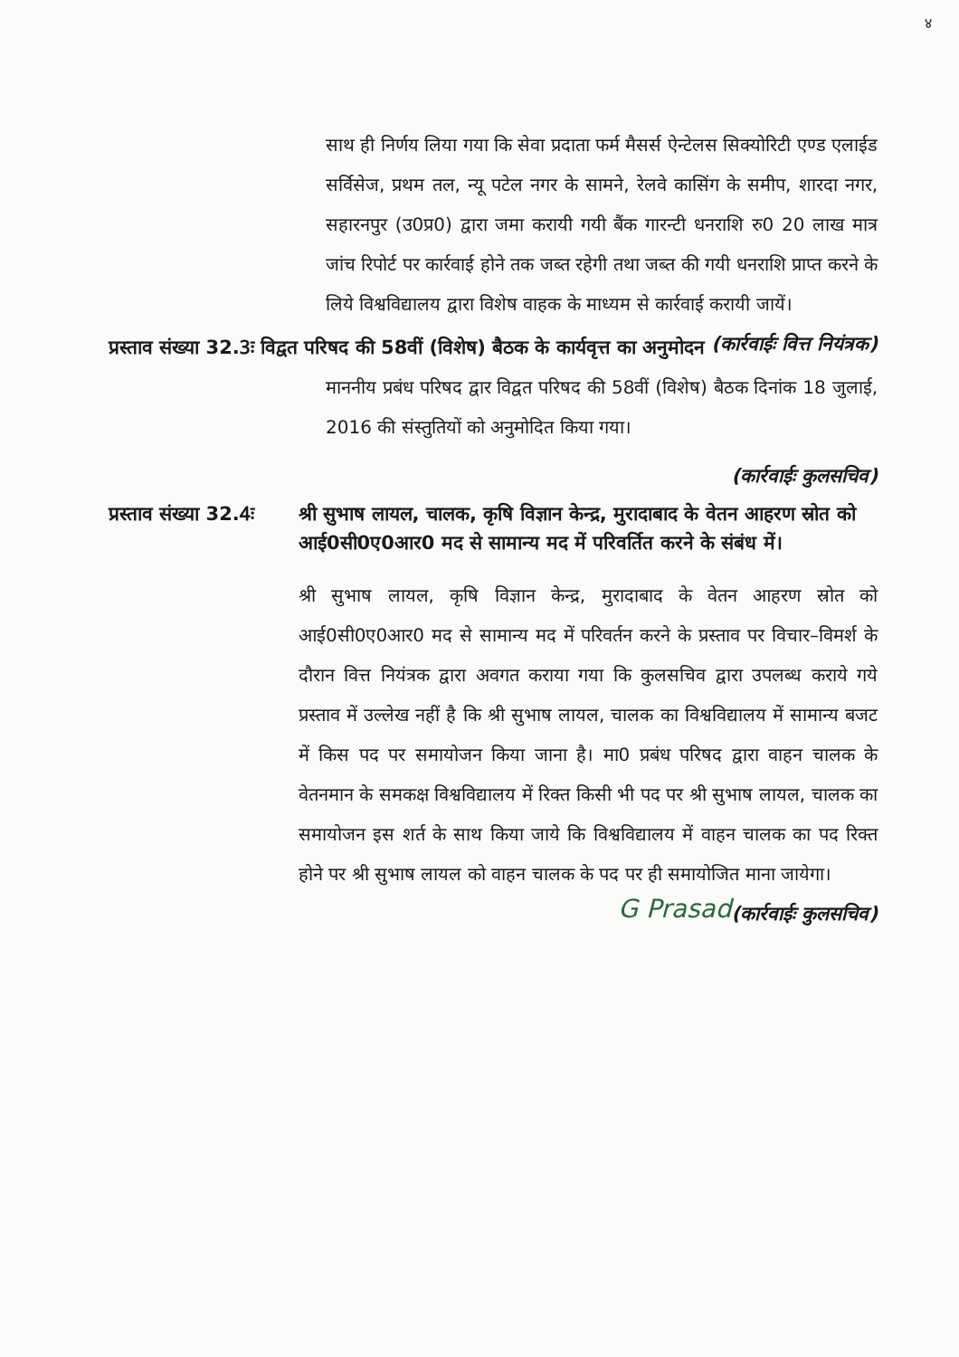४
साथ ही निर्णय लिया गया कि सेवा प्रदाता फर्म मैसर्स ऐन्टेलस सिक्योरिटी एण्ड एलाईड सर्विसेज, प्रथम तल, न्यू पटेल नगर के सामने, रेलवे कासिंग के समीप, शारदा नगर, सहारनपुर (उ0प्र0) द्वारा जमा करायी गयी बैंक गारन्टी धनराशि रु0 20 लाख मात्र जांच रिपोर्ट पर कार्रवाई होने तक जब्त रहेगी तथा जब्त की गयी धनराशि प्राप्त करने के लिये विश्वविद्यालय द्वारा विशेष वाहक के माध्यम से कार्रवाई करायी जायें। (कार्रवाईः वित्त नियंत्रक)
प्रस्ताव संख्या 32.3ः विद्वत परिषद की 58वीं (विशेष) बैठक के कार्यवृत्त का अनुमोदन
माननीय प्रबंध परिषद द्वार विद्वत परिषद की 58वीं (विशेष) बैठक दिनांक 18 जुलाई, 2016 की संस्तुतियों को अनुमोदित किया गया।
(कार्रवाईः कुलसचिव)
प्रस्ताव संख्या 32.4ः
श्री सुभाष लायल, चालक, कृषि विज्ञान केन्द्र, मुरादाबाद के वेतन आहरण स्रोत को आई0सी0ए0आर0 मद से सामान्य मद में परिवर्तित करने के संबंध में।
श्री सुभाष लायल, कृषि विज्ञान केन्द्र, मुरादाबाद के वेतन आहरण स्रोत को आई0सी0ए0आर0 मद से सामान्य मद में परिवर्तन करने के प्रस्ताव पर विचार–विमर्श के दौरान वित्त नियंत्रक द्वारा अवगत कराया गया कि कुलसचिव द्वारा उपलब्ध कराये गये प्रस्ताव में उल्लेख नहीं है कि श्री सुभाष लायल, चालक का विश्वविद्यालय में सामान्य बजट में किस पद पर समायोजन किया जाना है। मा0 प्रबंध परिषद द्वारा वाहन चालक के वेतनमान के समकक्ष विश्वविद्यालय में रिक्त किसी भी पद पर श्री सुभाष लायल, चालक का समायोजन इस शर्त के साथ किया जाये कि विश्वविद्यालय में वाहन चालक का पद रिक्त होने पर श्री सुभाष लायल को वाहन चालक के पद पर ही समायोजित माना जायेगा। (कार्रवाईः कुलसचिव)
G Prasad